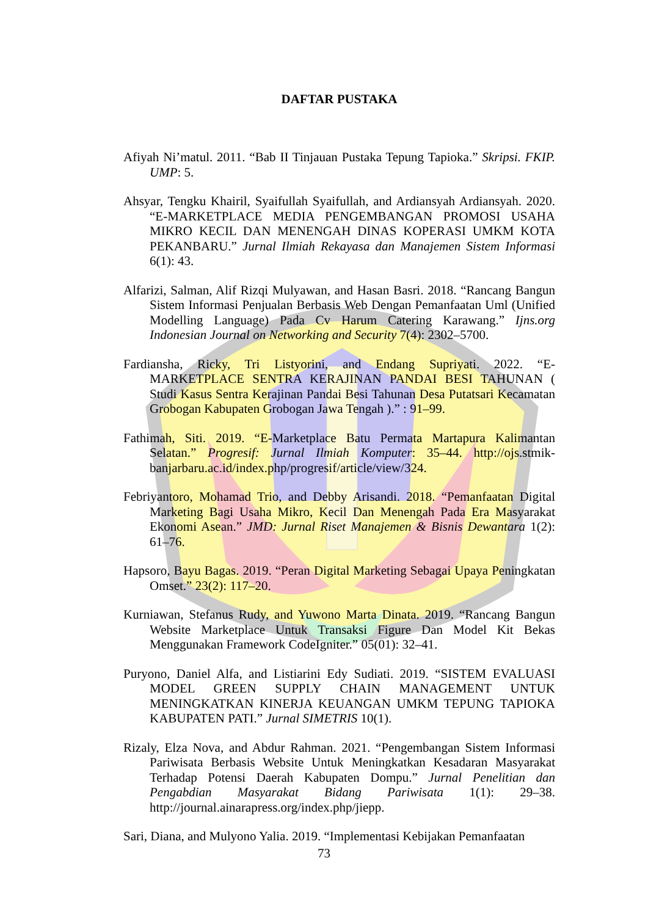DAFTAR PUSTAKA
Afiyah Ni’matul. 2011. “Bab II Tinjauan Pustaka Tepung Tapioka.” Skripsi. FKIP. UMP: 5.
Ahsyar, Tengku Khairil, Syaifullah Syaifullah, and Ardiansyah Ardiansyah. 2020. “E-MARKETPLACE MEDIA PENGEMBANGAN PROMOSI USAHA MIKRO KECIL DAN MENENGAH DINAS KOPERASI UMKM KOTA PEKANBARU.” Jurnal Ilmiah Rekayasa dan Manajemen Sistem Informasi 6(1): 43.
Alfarizi, Salman, Alif Rizqi Mulyawan, and Hasan Basri. 2018. “Rancang Bangun Sistem Informasi Penjualan Berbasis Web Dengan Pemanfaatan Uml (Unified Modelling Language) Pada Cv Harum Catering Karawang.” Ijns.org Indonesian Journal on Networking and Security 7(4): 2302–5700.
Fardiansha, Ricky, Tri Listyorini, and Endang Supriyati. 2022. “E-MARKETPLACE SENTRA KERAJINAN PANDAI BESI TAHUNAN ( Studi Kasus Sentra Kerajinan Pandai Besi Tahunan Desa Putatsari Kecamatan Grobogan Kabupaten Grobogan Jawa Tengah ).” : 91–99.
Fathimah, Siti. 2019. “E-Marketplace Batu Permata Martapura Kalimantan Selatan.” Progresif: Jurnal Ilmiah Komputer: 35–44. http://ojs.stmik-banjarbaru.ac.id/index.php/progresif/article/view/324.
Febriyantoro, Mohamad Trio, and Debby Arisandi. 2018. “Pemanfaatan Digital Marketing Bagi Usaha Mikro, Kecil Dan Menengah Pada Era Masyarakat Ekonomi Asean.” JMD: Jurnal Riset Manajemen & Bisnis Dewantara 1(2): 61–76.
Hapsoro, Bayu Bagas. 2019. “Peran Digital Marketing Sebagai Upaya Peningkatan Omset.” 23(2): 117–20.
Kurniawan, Stefanus Rudy, and Yuwono Marta Dinata. 2019. “Rancang Bangun Website Marketplace Untuk Transaksi Figure Dan Model Kit Bekas Menggunakan Framework CodeIgniter.” 05(01): 32–41.
Puryono, Daniel Alfa, and Listiarini Edy Sudiati. 2019. “SISTEM EVALUASI MODEL GREEN SUPPLY CHAIN MANAGEMENT UNTUK MENINGKATKAN KINERJA KEUANGAN UMKM TEPUNG TAPIOKA KABUPATEN PATI.” Jurnal SIMETRIS 10(1).
Rizaly, Elza Nova, and Abdur Rahman. 2021. “Pengembangan Sistem Informasi Pariwisata Berbasis Website Untuk Meningkatkan Kesadaran Masyarakat Terhadap Potensi Daerah Kabupaten Dompu.” Jurnal Penelitian dan Pengabdian Masyarakat Bidang Pariwisata 1(1): 29–38. http://journal.ainarapress.org/index.php/jiepp.
Sari, Diana, and Mulyono Yalia. 2019. “Implementasi Kebijakan Pemanfaatan
73